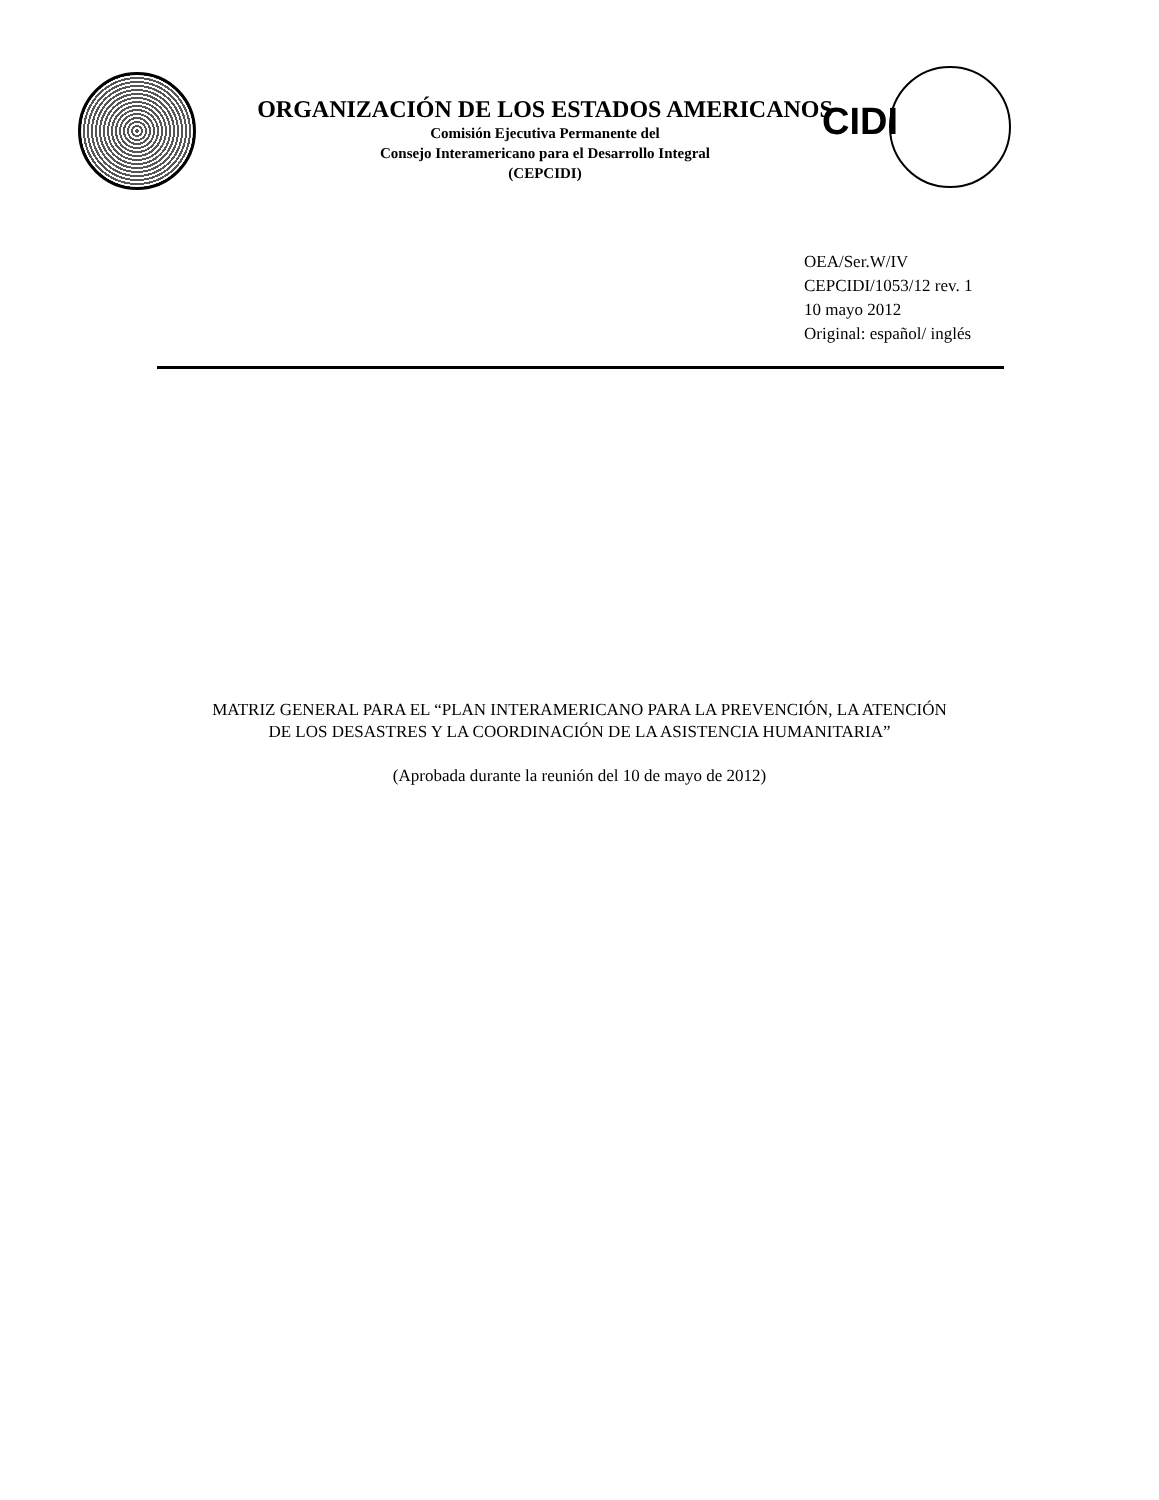ORGANIZACIÓN DE LOS ESTADOS AMERICANOS
Comisión Ejecutiva Permanente del
Consejo Interamericano para el Desarrollo Integral
(CEPCIDI)
CIDI
OEA/Ser.W/IV
CEPCIDI/1053/12 rev. 1
10 mayo 2012
Original: español/ inglés
MATRIZ GENERAL PARA EL “PLAN INTERAMERICANO PARA LA PREVENCIÓN, LA ATENCIÓN DE LOS DESASTRES Y LA COORDINACIÓN DE LA ASISTENCIA HUMANITARIA”
(Aprobada durante la reunión del 10 de mayo de 2012)